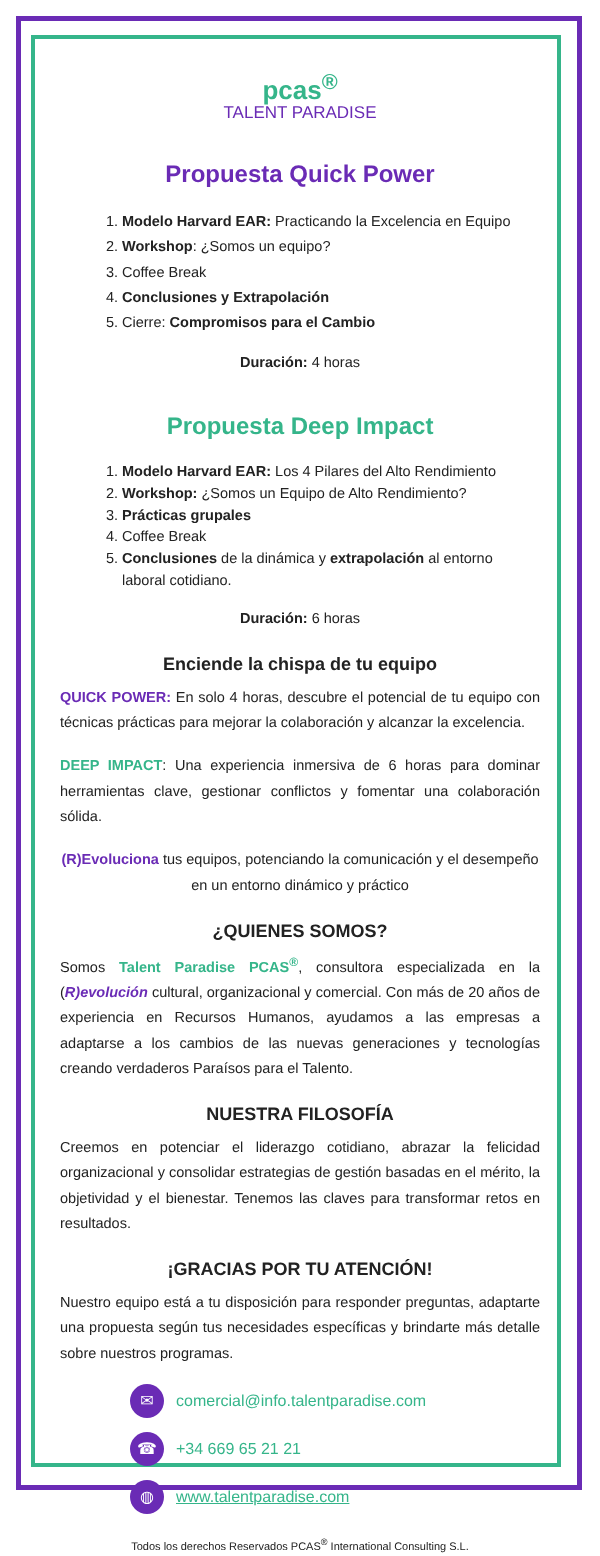pcas<sup>®</sup>
TALENT PARADISE
Propuesta Quick Power
1. Modelo Harvard EAR: Practicando la Excelencia en Equipo
2. Workshop: ¿Somos un equipo?
3. Coffee Break
4. Conclusiones y Extrapolación
5. Cierre: Compromisos para el Cambio
Duración: 4 horas
Propuesta Deep Impact
1. Modelo Harvard EAR: Los 4 Pilares del Alto Rendimiento
2. Workshop: ¿Somos un Equipo de Alto Rendimiento?
3. Prácticas grupales
4. Coffee Break
5. Conclusiones de la dinámica y extrapolación al entorno laboral cotidiano.
Duración: 6 horas
Enciende la chispa de tu equipo
QUICK POWER: En solo 4 horas, descubre el potencial de tu equipo con técnicas prácticas para mejorar la colaboración y alcanzar la excelencia.
DEEP IMPACT: Una experiencia inmersiva de 6 horas para dominar herramientas clave, gestionar conflictos y fomentar una colaboración sólida.
(R)Evoluciona tus equipos, potenciando la comunicación y el desempeño en un entorno dinámico y práctico
¿QUIENES SOMOS?
Somos Talent Paradise PCAS<sup>®</sup>, consultora especializada en la (R)evolución cultural, organizacional y comercial. Con más de 20 años de experiencia en Recursos Humanos, ayudamos a las empresas a adaptarse a los cambios de las nuevas generaciones y tecnologías creando verdaderos Paraísos para el Talento.
NUESTRA FILOSOFÍA
Creemos en potenciar el liderazgo cotidiano, abrazar la felicidad organizacional y consolidar estrategias de gestión basadas en el mérito, la objetividad y el bienestar. Tenemos las claves para transformar retos en resultados.
¡GRACIAS POR TU ATENCIÓN!
Nuestro equipo está a tu disposición para responder preguntas, adaptarte una propuesta según tus necesidades específicas y brindarte más detalle sobre nuestros programas.
✉ comercial@info.talentparadise.com
☎ +34 669 65 21 21
◍ www.talentparadise.com
Todos los derechos Reservados PCAS<sup>®</sup> International Consulting S.L.